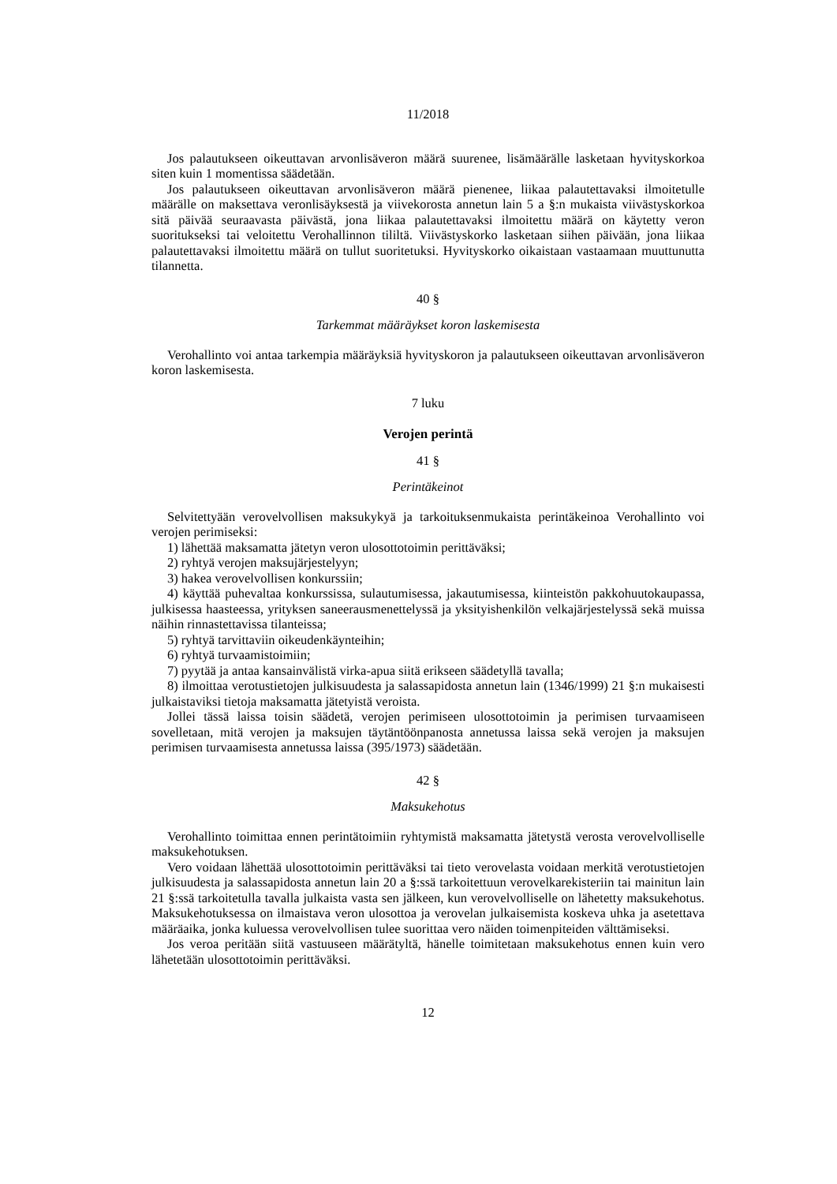11/2018
Jos palautukseen oikeuttavan arvonlisäveron määrä suurenee, lisämäärälle lasketaan hyvityskorkoa siten kuin 1 momentissa säädetään.
Jos palautukseen oikeuttavan arvonlisäveron määrä pienenee, liikaa palautettavaksi ilmoitetulle määrälle on maksettava veronlisäyksestä ja viivekorosta annetun lain 5 a §:n mukaista viivästyskorkoa sitä päivää seuraavasta päivästä, jona liikaa palautettavaksi ilmoitettu määrä on käytetty veron suoritukseksi tai veloitettu Verohallinnon tililtä. Viivästyskorko lasketaan siihen päivään, jona liikaa palautettavaksi ilmoitettu määrä on tullut suoritetuksi. Hyvityskorko oikaistaan vastaamaan muuttunutta tilannetta.
40 §
Tarkemmat määräykset koron laskemisesta
Verohallinto voi antaa tarkempia määräyksiä hyvityskoron ja palautukseen oikeuttavan arvonlisäveron koron laskemisesta.
7 luku
Verojen perintä
41 §
Perintäkeinot
Selvitettyään verovelvollisen maksukykyä ja tarkoituksenmukaista perintäkeinoa Verohallinto voi verojen perimiseksi:
1) lähettää maksamatta jätetyn veron ulosottotoimin perittäväksi;
2) ryhtyä verojen maksujärjestelyyn;
3) hakea verovelvollisen konkurssiin;
4) käyttää puhevaltaa konkurssissa, sulautumisessa, jakautumisessa, kiinteistön pakkohuutokaupassa, julkisessa haasteessa, yrityksen saneerausmenettelyssä ja yksityishenkilön velkajärjestelyssä sekä muissa näihin rinnastettavissa tilanteissa;
5) ryhtyä tarvittaviin oikeudenkäynteihin;
6) ryhtyä turvaamistoimiin;
7) pyytää ja antaa kansainvälistä virka-apua siitä erikseen säädetyllä tavalla;
8) ilmoittaa verotustietojen julkisuudesta ja salassapidosta annetun lain (1346/1999) 21 §:n mukaisesti julkaistaviksi tietoja maksamatta jätetyistä veroista.
Jollei tässä laissa toisin säädetä, verojen perimiseen ulosottotoimin ja perimisen turvaamiseen sovelletaan, mitä verojen ja maksujen täytäntöönpanosta annetussa laissa sekä verojen ja maksujen perimisen turvaamisesta annetussa laissa (395/1973) säädetään.
42 §
Maksukehotus
Verohallinto toimittaa ennen perintätoimiin ryhtymistä maksamatta jätetystä verosta verovelvolliselle maksukehotuksen.
Vero voidaan lähettää ulosottotoimin perittäväksi tai tieto verovelasta voidaan merkitä verotustietojen julkisuudesta ja salassapidosta annetun lain 20 a §:ssä tarkoitettuun verovelkarekisteriin tai mainitun lain 21 §:ssä tarkoitetulla tavalla julkaista vasta sen jälkeen, kun verovelvolliselle on lähetetty maksukehotus. Maksukehotuksessa on ilmaistava veron ulosottoa ja verovelan julkaisemista koskeva uhka ja asetettava määräaika, jonka kuluessa verovelvollisen tulee suorittaa vero näiden toimenpiteiden välttämiseksi.
Jos veroa peritään siitä vastuuseen määrätyltä, hänelle toimitetaan maksukehotus ennen kuin vero lähetetään ulosottotoimin perittäväksi.
12